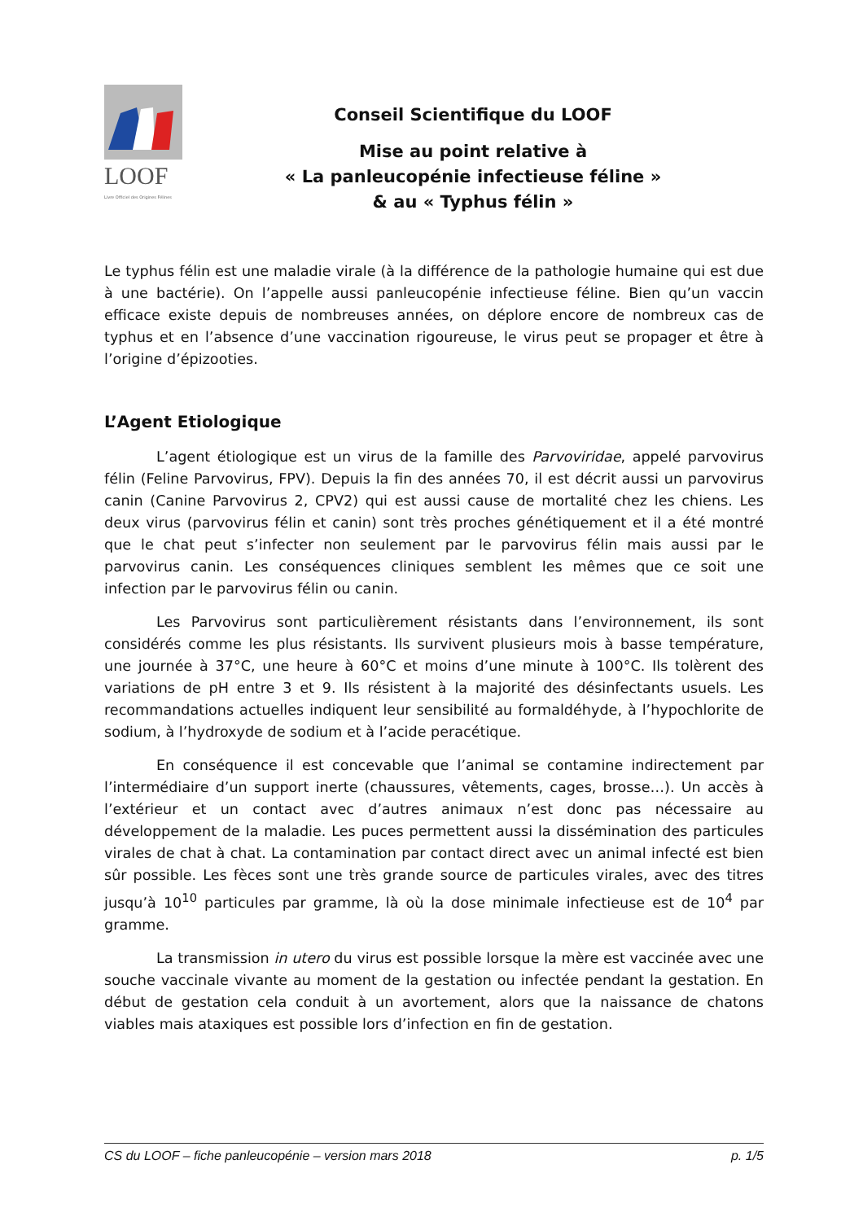LOOF
Livre Officiel des Origines Félines
Conseil Scientifique du LOOF
Mise au point relative à
« La panleucopénie infectieuse féline »
& au « Typhus félin »
Le typhus félin est une maladie virale (à la différence de la pathologie humaine qui est due à une bactérie). On l’appelle aussi panleucopénie infectieuse féline. Bien qu’un vaccin efficace existe depuis de nombreuses années, on déplore encore de nombreux cas de typhus et en l’absence d’une vaccination rigoureuse, le virus peut se propager et être à l’origine d’épizooties.
L’Agent Etiologique
L’agent étiologique est un virus de la famille des Parvoviridae, appelé parvovirus félin (Feline Parvovirus, FPV). Depuis la fin des années 70, il est décrit aussi un parvovirus canin (Canine Parvovirus 2, CPV2) qui est aussi cause de mortalité chez les chiens. Les deux virus (parvovirus félin et canin) sont très proches génétiquement et il a été montré que le chat peut s’infecter non seulement par le parvovirus félin mais aussi par le parvovirus canin. Les conséquences cliniques semblent les mêmes que ce soit une infection par le parvovirus félin ou canin.
Les Parvovirus sont particulièrement résistants dans l’environnement, ils sont considérés comme les plus résistants. Ils survivent plusieurs mois à basse température, une journée à 37°C, une heure à 60°C et moins d’une minute à 100°C. Ils tolèrent des variations de pH entre 3 et 9. Ils résistent à la majorité des désinfectants usuels. Les recommandations actuelles indiquent leur sensibilité au formaldéhyde, à l’hypochlorite de sodium, à l’hydroxyde de sodium et à l’acide peracétique.
En conséquence il est concevable que l’animal se contamine indirectement par l’intermédiaire d’un support inerte (chaussures, vêtements, cages, brosse…). Un accès à l’extérieur et un contact avec d’autres animaux n’est donc pas nécessaire au développement de la maladie. Les puces permettent aussi la dissémination des particules virales de chat à chat. La contamination par contact direct avec un animal infecté est bien sûr possible. Les fèces sont une très grande source de particules virales, avec des titres jusqu’à 10<sup>10</sup> particules par gramme, là où la dose minimale infectieuse est de 10<sup>4</sup> par gramme.
La transmission in utero du virus est possible lorsque la mère est vaccinée avec une souche vaccinale vivante au moment de la gestation ou infectée pendant la gestation. En début de gestation cela conduit à un avortement, alors que la naissance de chatons viables mais ataxiques est possible lors d’infection en fin de gestation.
CS du LOOF – fiche panleucopénie – version mars 2018 p. 1/5